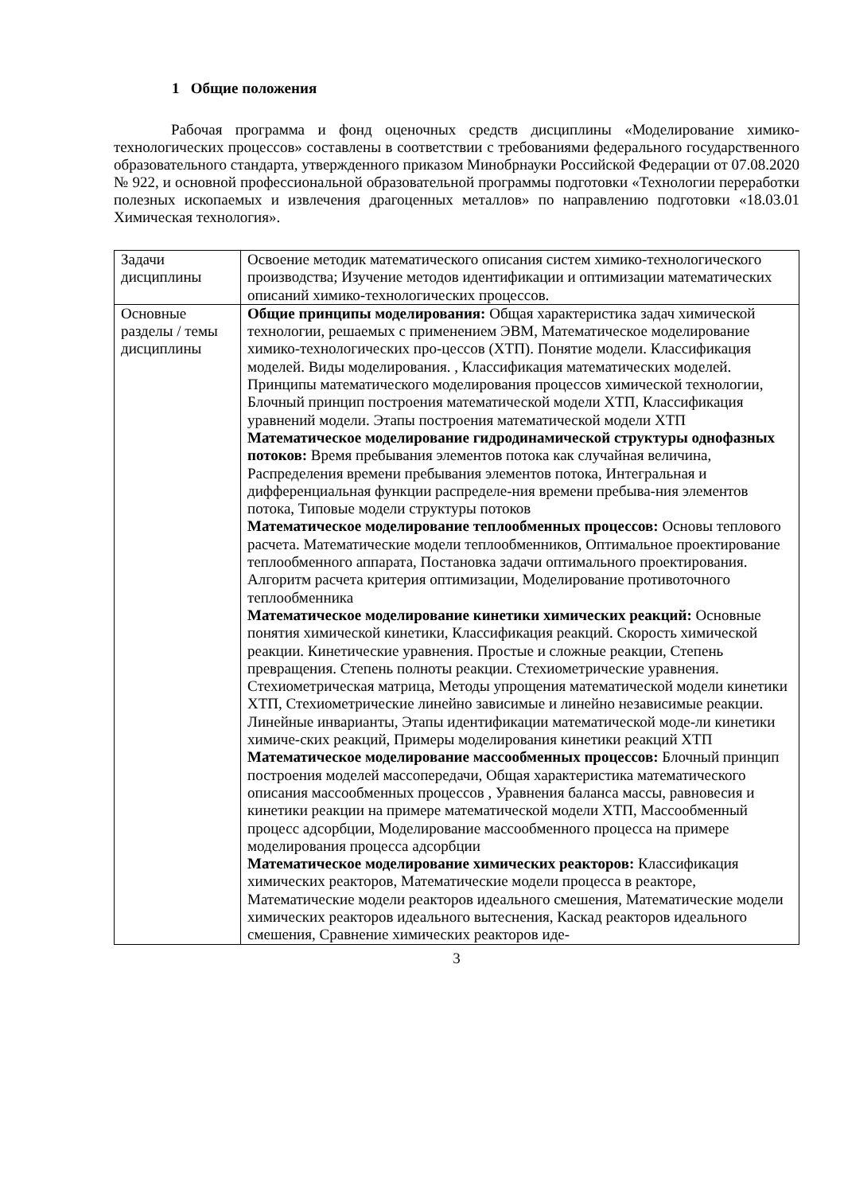1 Общие положения
Рабочая программа и фонд оценочных средств дисциплины «Моделирование химико-технологических процессов» составлены в соответствии с требованиями федерального государственного образовательного стандарта, утвержденного приказом Минобрнауки Российской Федерации от 07.08.2020 № 922, и основной профессиональной образовательной программы подготовки «Технологии переработки полезных ископаемых и извлечения драгоценных металлов» по направлению подготовки «18.03.01 Химическая технология».
| Задачи дисциплины | Освоение методик математического описания систем химико-технологического производства; Изучение методов идентификации и оптимизации математических описаний химико-технологических процессов. |
| Основные разделы / темы дисциплины | Общие принципы моделирования: Общая характеристика задач химической технологии, решаемых с применением ЭВМ, Математическое моделирование химико-технологических про-цессов (ХТП). Понятие модели. Классификация моделей. Виды моделирования. , Классификация математических моделей. Принципы математического моделирования процессов химической технологии, Блочный принцип построения математической модели ХТП, Классификация уравнений модели. Этапы построения математической модели ХТП Математическое моделирование гидродинамической структуры однофазных потоков: Время пребывания элементов потока как случайная величина, Распределения времени пребывания элементов потока, Интегральная и дифференциальная функции распределе-ния времени пребыва-ния элементов потока, Типовые модели структуры потоков Математическое моделирование теплообменных процессов: Основы теплового расчета. Математические модели теплообменников, Оптимальное проектирование теплообменного аппарата, Постановка задачи оптимального проектирования. Алгоритм расчета критерия оптимизации, Моделирование противоточного теплообменника Математическое моделирование кинетики химических реакций: Основные понятия химической кинетики, Классификация реакций. Скорость химической реакции. Кинетические уравнения. Простые и сложные реакции, Степень превращения. Степень полноты реакции. Стехиометрические уравнения. Стехиометрическая матрица, Методы упрощения математической модели кинетики ХТП, Стехиометрические линейно зависимые и линейно независимые реакции. Линейные инварианты, Этапы идентификации математической моде-ли кинетики химиче-ских реакций, Примеры моделирования кинетики реакций ХТП Математическое моделирование массообменных процессов: Блочный принцип построения моделей массопередачи, Общая характеристика математического описания массообменных процессов , Уравнения баланса массы, равновесия и кинетики реакции на примере математической модели ХТП, Массообменный процесс адсорбции, Моделирование массообменного процесса на примере моделирования процесса адсорбции Математическое моделирование химических реакторов: Классификация химических реакторов, Математические модели процесса в реакторе, Математические модели реакторов идеального смешения, Математические модели химических реакторов идеального вытеснения, Каскад реакторов идеального смешения, Сравнение химических реакторов иде- |
3